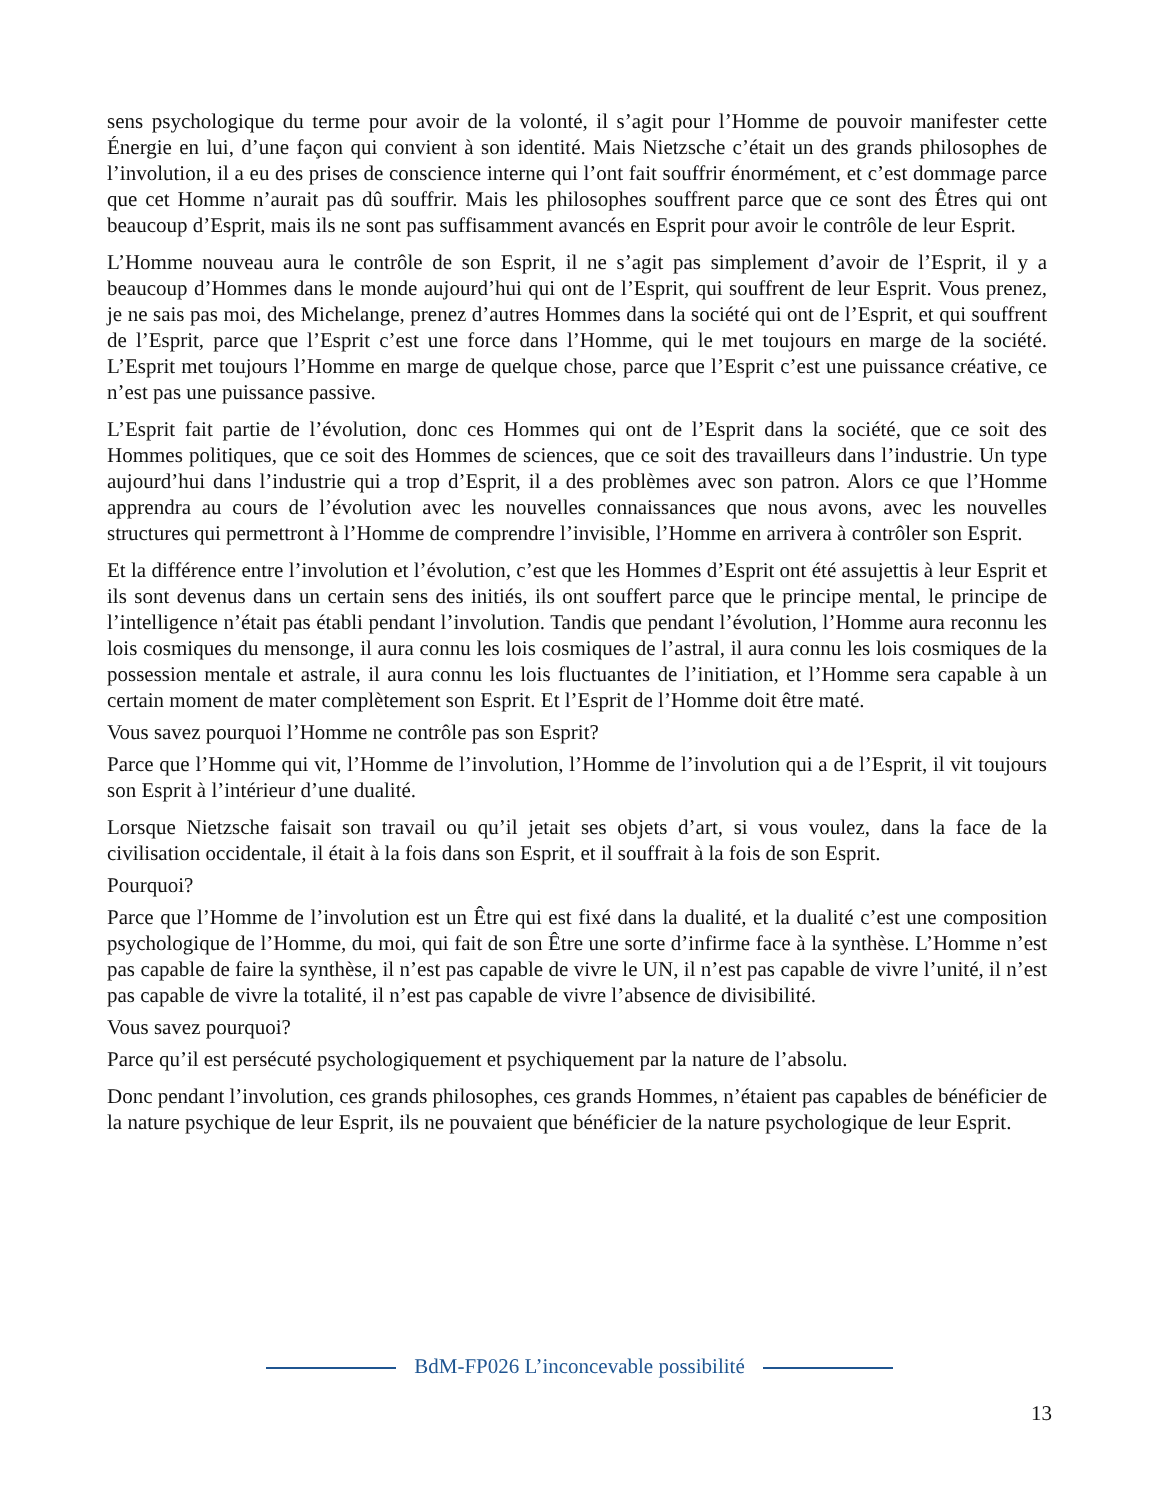sens psychologique du terme pour avoir de la volonté, il s’agit pour l’Homme de pouvoir manifester cette Énergie en lui, d’une façon qui convient à son identité. Mais Nietzsche c’était un des grands philosophes de l’involution, il a eu des prises de conscience interne qui l’ont fait souffrir énormément, et c’est dommage parce que cet Homme n’aurait pas dû souffrir. Mais les philosophes souffrent parce que ce sont des Êtres qui ont beaucoup d’Esprit, mais ils ne sont pas suffisamment avancés en Esprit pour avoir le contrôle de leur Esprit.
L’Homme nouveau aura le contrôle de son Esprit, il ne s’agit pas simplement d’avoir de l’Esprit, il y a beaucoup d’Hommes dans le monde aujourd’hui qui ont de l’Esprit, qui souffrent de leur Esprit. Vous prenez, je ne sais pas moi, des Michelange, prenez d’autres Hommes dans la société qui ont de l’Esprit, et qui souffrent de l’Esprit, parce que l’Esprit c’est une force dans l’Homme, qui le met toujours en marge de la société. L’Esprit met toujours l’Homme en marge de quelque chose, parce que l’Esprit c’est une puissance créative, ce n’est pas une puissance passive.
L’Esprit fait partie de l’évolution, donc ces Hommes qui ont de l’Esprit dans la société, que ce soit des Hommes politiques, que ce soit des Hommes de sciences, que ce soit des travailleurs dans l’industrie. Un type aujourd’hui dans l’industrie qui a trop d’Esprit, il a des problèmes avec son patron. Alors ce que l’Homme apprendra au cours de l’évolution avec les nouvelles connaissances que nous avons, avec les nouvelles structures qui permettront à l’Homme de comprendre l’invisible, l’Homme en arrivera à contrôler son Esprit.
Et la différence entre l’involution et l’évolution, c’est que les Hommes d’Esprit ont été assujettis à leur Esprit et ils sont devenus dans un certain sens des initiés, ils ont souffert parce que le principe mental, le principe de l’intelligence n’était pas établi pendant l’involution. Tandis que pendant l’évolution, l’Homme aura reconnu les lois cosmiques du mensonge, il aura connu les lois cosmiques de l’astral, il aura connu les lois cosmiques de la possession mentale et astrale, il aura connu les lois fluctuantes de l’initiation, et l’Homme sera capable à un certain moment de mater complètement son Esprit. Et l’Esprit de l’Homme doit être maté.
Vous savez pourquoi l’Homme ne contrôle pas son Esprit?
Parce que l’Homme qui vit, l’Homme de l’involution, l’Homme de l’involution qui a de l’Esprit, il vit toujours son Esprit à l’intérieur d’une dualité.
Lorsque Nietzsche faisait son travail ou qu’il jetait ses objets d’art, si vous voulez, dans la face de la civilisation occidentale, il était à la fois dans son Esprit, et il souffrait à la fois de son Esprit.
Pourquoi?
Parce que l’Homme de l’involution est un Être qui est fixé dans la dualité, et la dualité c’est une composition psychologique de l’Homme, du moi, qui fait de son Être une sorte d’infirme face à la synthèse. L’Homme n’est pas capable de faire la synthèse, il n’est pas capable de vivre le UN, il n’est pas capable de vivre l’unité, il n’est pas capable de vivre la totalité, il n’est pas capable de vivre l’absence de divisibilité.
Vous savez pourquoi?
Parce qu’il est persécuté psychologiquement et psychiquement par la nature de l’absolu.
Donc pendant l’involution, ces grands philosophes, ces grands Hommes, n’étaient pas capables de bénéficier de la nature psychique de leur Esprit, ils ne pouvaient que bénéficier de la nature psychologique de leur Esprit.
BdM-FP026 L’inconcevable possibilité
13